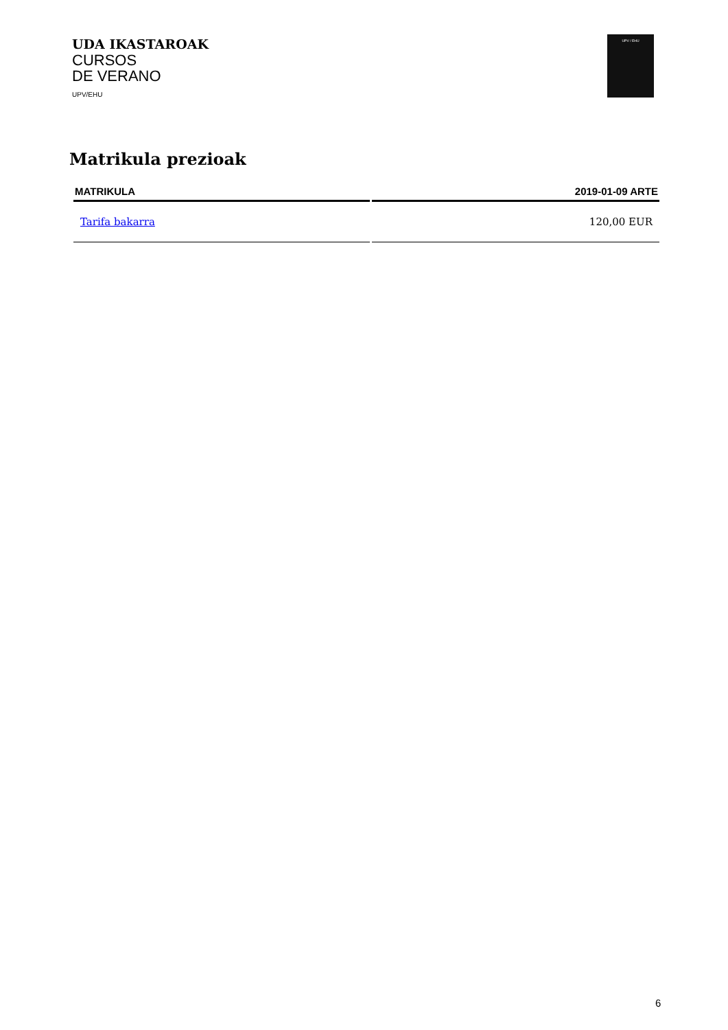UDA IKASTAROAK
CURSOS
DE VERANO
UPV/EHU
UPV / EHU
Matrikula prezioak
| MATRIKULA | 2019-01-09 ARTE |
| --- | --- |
| Tarifa bakarra | 120,00 EUR |
6